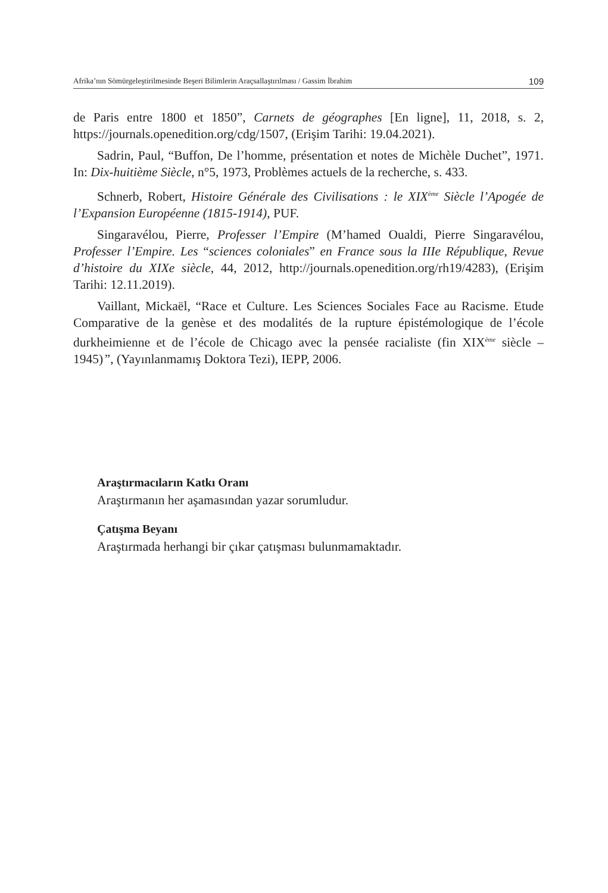Afrika’nın Sömürgeleştirilmesinde Beşeri Bilimlerin Araçsallaştırılması / Gassim İbrahim 109
de Paris entre 1800 et 1850”, Carnets de géographes [En ligne], 11, 2018, s. 2, https://journals.openedition.org/cdg/1507, (Erişim Tarihi: 19.04.2021).
Sadrin, Paul, “Buffon, De l’homme, présentation et notes de Michèle Duchet”, 1971. In: Dix-huitième Siècle, n°5, 1973, Problèmes actuels de la recherche, s. 433.
Schnerb, Robert, Histoire Générale des Civilisations : le XIX<sup>ème</sup> Siècle l’Apogée de l’Expansion Européenne (1815-1914), PUF.
Singaravélou, Pierre, Professer l’Empire (M’hamed Oualdi, Pierre Singaravélou, Professer l’Empire. Les “sciences coloniales” en France sous la IIIe République, Revue d’histoire du XIXe siècle, 44, 2012, http://journals.openedition.org/rh19/4283), (Erişim Tarihi: 12.11.2019).
Vaillant, Mickaël, “Race et Culture. Les Sciences Sociales Face au Racisme. Etude Comparative de la genèse et des modalités de la rupture épistémologique de l’école durkheimienne et de l’école de Chicago avec la pensée racialiste (fin XIX<sup>ème</sup> siècle – 1945)”, (Yayınlanmamış Doktora Tezi), IEPP, 2006.
Araştırmacıların Katkı Oranı
Araştırmanın her aşamasından yazar sorumludur.
Çatışma Beyanı
Araştırmada herhangi bir çıkar çatışması bulunmamaktadır.